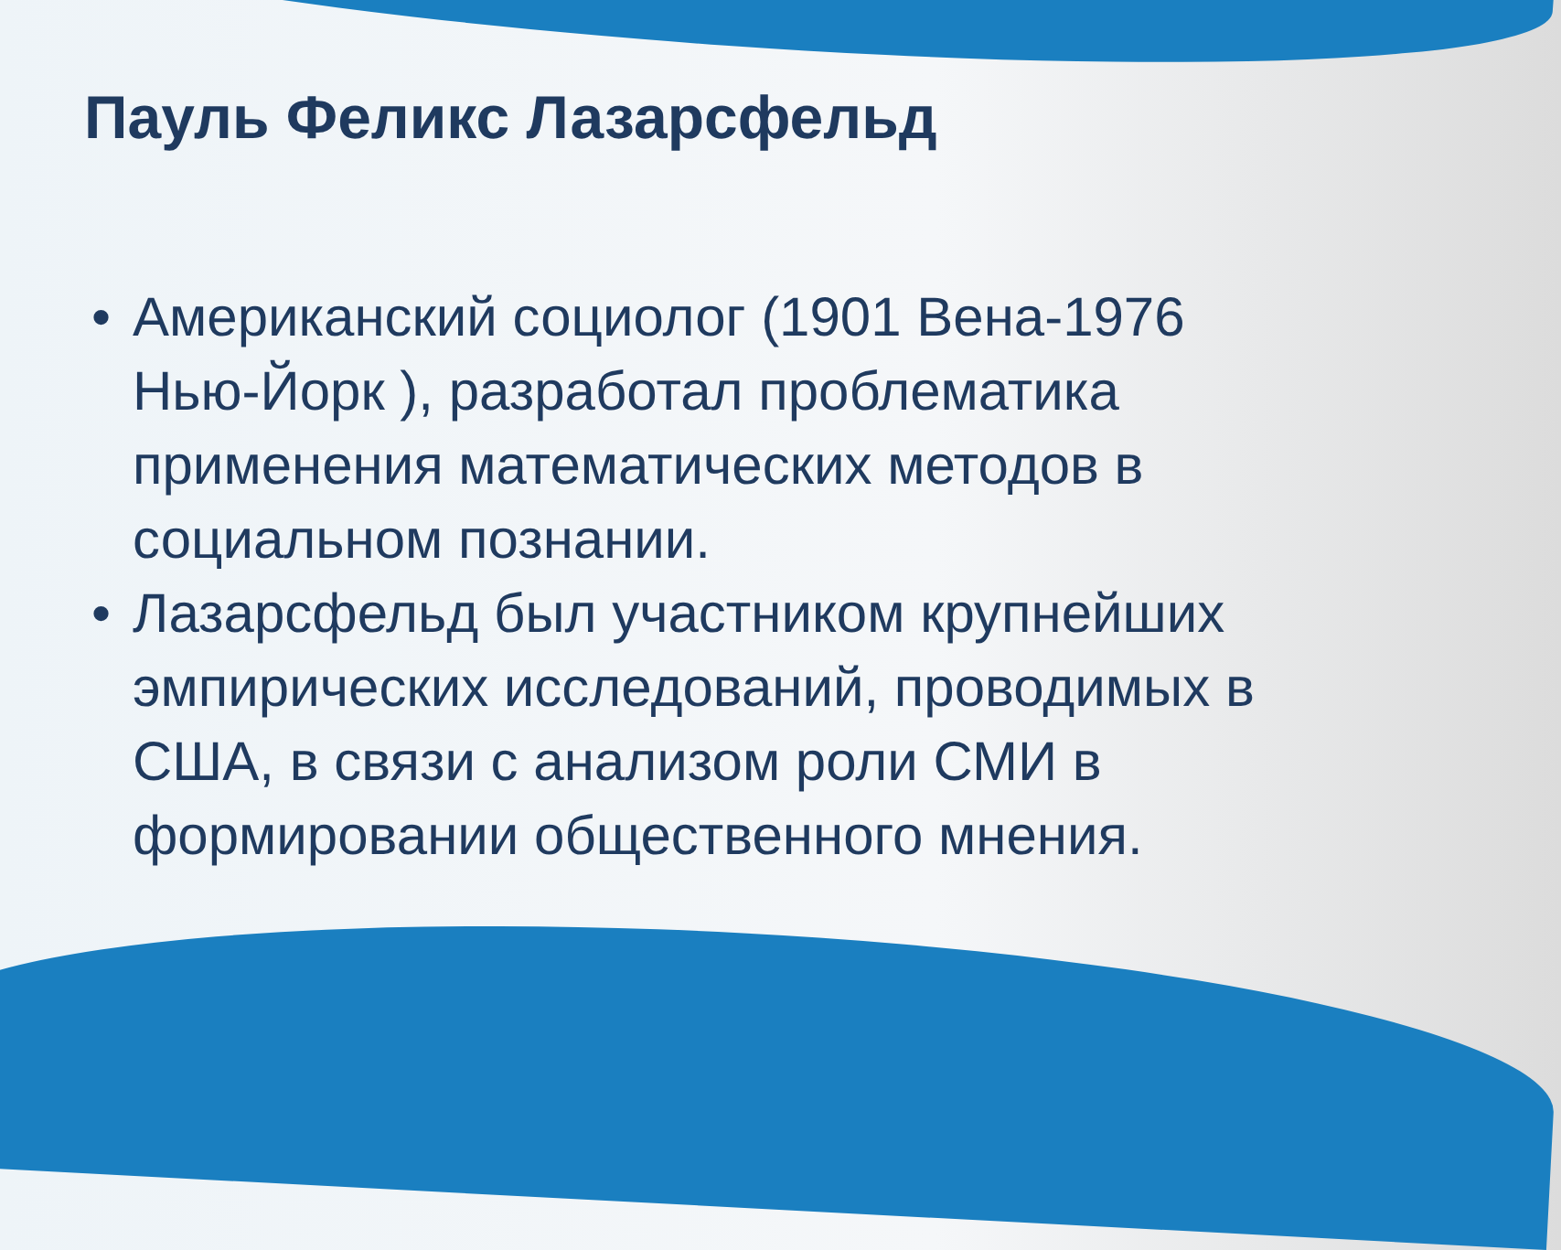Пауль Феликс Лазарсфельд
• Американский социолог (1901 Вена-1976 Нью-Йорк ), разработал проблематика применения математических методов в социальном познании.
• Лазарсфельд был участником крупнейших эмпирических исследований, проводимых в США, в связи с анализом роли СМИ в формировании общественного мнения.